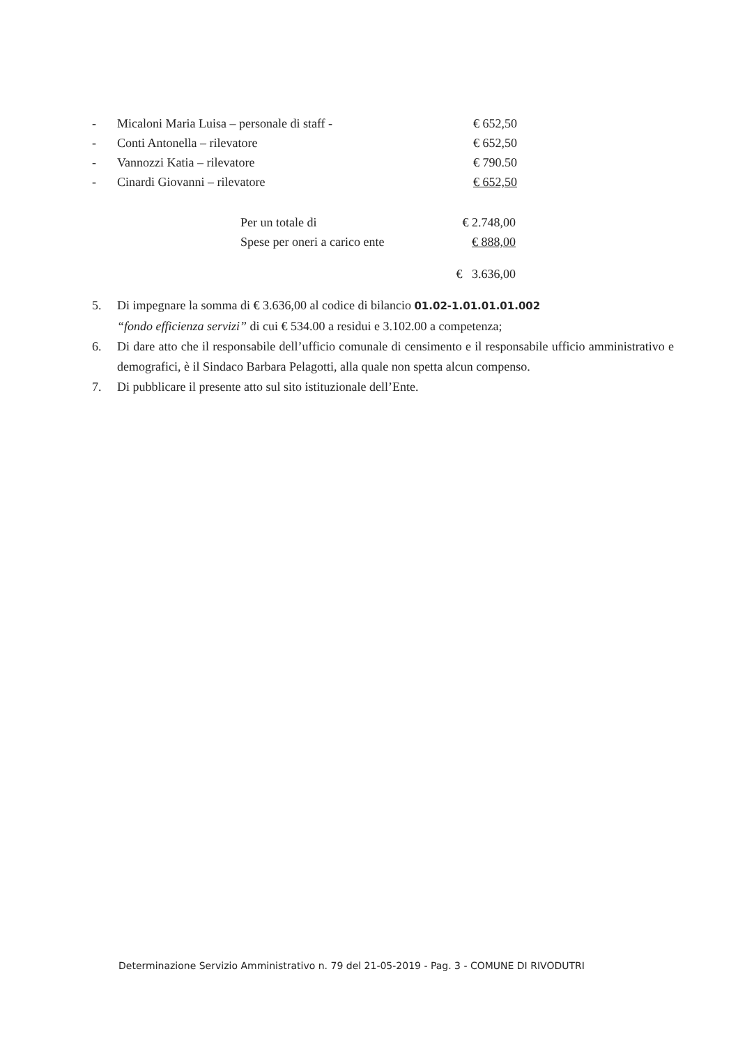| - | Micaloni Maria Luisa – personale di staff - | € 652,50 |
| - | Conti Antonella – rilevatore | € 652,50 |
| - | Vannozzi Katia – rilevatore | € 790.50 |
| - | Cinardi Giovanni – rilevatore | € 652,50 |
| Per un totale di | € 2.748,00 |
| Spese per oneri a carico ente | € 888,00 |
| | € 3.636,00 |
5. Di impegnare la somma di € 3.636,00 al codice di bilancio 01.02-1.01.01.01.002
“fondo efficienza servizi” di cui € 534.00 a residui e 3.102.00 a competenza;
6. Di dare atto che il responsabile dell’ufficio comunale di censimento e il responsabile ufficio amministrativo e demografici, è il Sindaco Barbara Pelagotti, alla quale non spetta alcun compenso.
7. Di pubblicare il presente atto sul sito istituzionale dell’Ente.
Determinazione Servizio Amministrativo n. 79 del 21-05-2019 - Pag. 3 - COMUNE DI RIVODUTRI